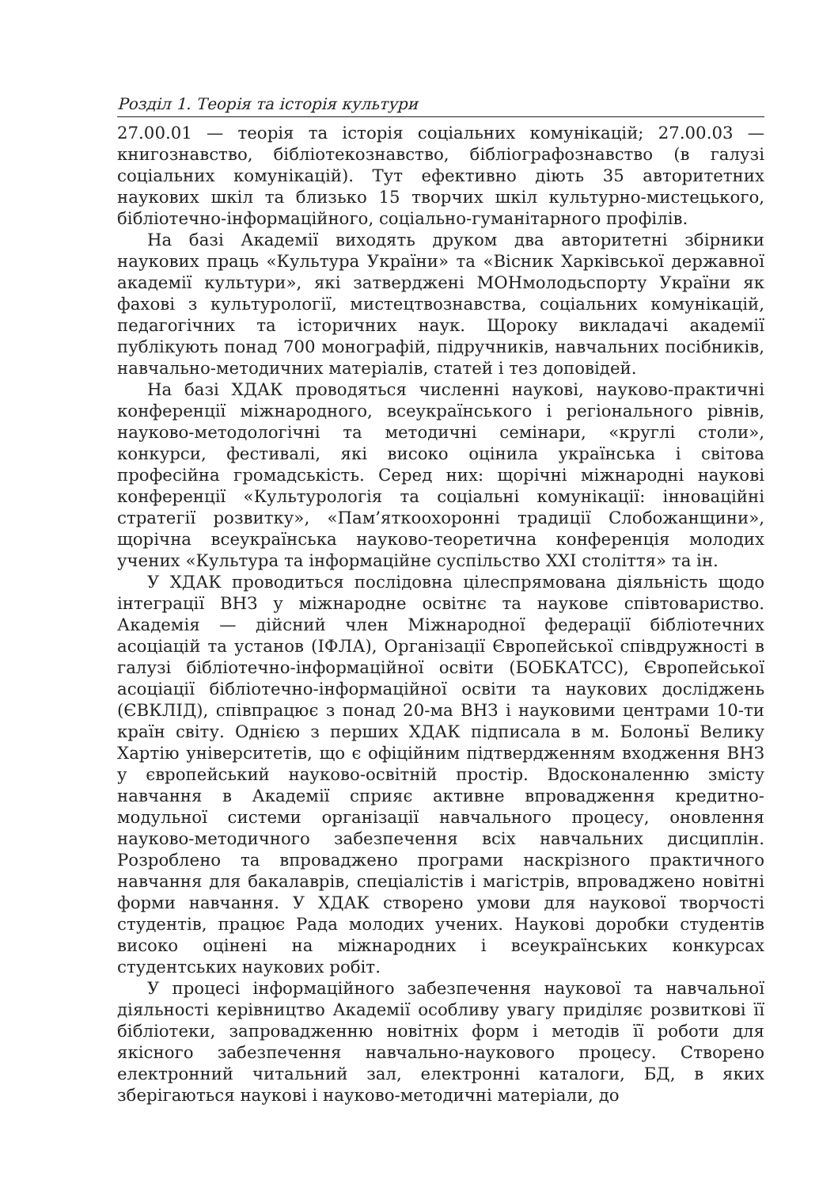Розділ 1. Теорія та історія культури
27.00.01 — теорія та історія соціальних комунікацій; 27.00.03 — книгознавство, бібліотекознавство, бібліографознавство (в галузі соціальних комунікацій). Тут ефективно діють 35 авторитетних наукових шкіл та близько 15 творчих шкіл культурно-мистецького, бібліотечно-інформаційного, соціально-гуманітарного профілів.
На базі Академії виходять друком два авторитетні збірники наукових праць «Культура України» та «Вісник Харківської державної академії культури», які затверджені МОНмолодьспорту України як фахові з культурології, мистецтвознавства, соціальних комунікацій, педагогічних та історичних наук. Щороку викладачі академії публікують понад 700 монографій, підручників, навчальних посібників, навчально-методичних матеріалів, статей і тез доповідей.
На базі ХДАК проводяться численні наукові, науково-практичні конференції міжнародного, всеукраїнського і регіонального рівнів, науково-методологічні та методичні семінари, «круглі столи», конкурси, фестивалі, які високо оцінила українська і світова професійна громадськість. Серед них: щорічні міжнародні наукові конференції «Культурологія та соціальні комунікації: інноваційні стратегії розвитку», «Пам’яткоохоронні традиції Слобожанщини», щорічна всеукраїнська науково-теоретична конференція молодих учених «Культура та інформаційне суспільство XXI століття» та ін.
У ХДАК проводиться послідовна цілеспрямована діяльність щодо інтеграції ВНЗ у міжнародне освітнє та наукове співтовариство. Академія — дійсний член Міжнародної федерації бібліотечних асоціацій та установ (ІФЛА), Організації Європейської співдружності в галузі бібліотечно-інформаційної освіти (БОБКАТСС), Європейської асоціації бібліотечно-інформаційної освіти та наукових досліджень (ЄВКЛІД), співпрацює з понад 20-ма ВНЗ і науковими центрами 10-ти країн світу. Однією з перших ХДАК підписала в м. Болоньї Велику Хартію університетів, що є офіційним підтвердженням входження ВНЗ у європейський науково-освітній простір. Вдосконаленню змісту навчання в Академії сприяє активне впровадження кредитно-модульної системи організації навчального процесу, оновлення науково-методичного забезпечення всіх навчальних дисциплін. Розроблено та впроваджено програми наскрізного практичного навчання для бакалаврів, спеціалістів і магістрів, впроваджено новітні форми навчання. У ХДАК створено умови для наукової творчості студентів, працює Рада молодих учених. Наукові доробки студентів високо оцінені на міжнародних і всеукраїнських конкурсах студентських наукових робіт.
У процесі інформаційного забезпечення наукової та навчальної діяльності керівництво Академії особливу увагу приділяє розвиткові її бібліотеки, запровадженню новітніх форм і методів її роботи для якісного забезпечення навчально-наукового процесу. Створено електронний читальний зал, електронні каталоги, БД, в яких зберігаються наукові і науково-методичні матеріали, до